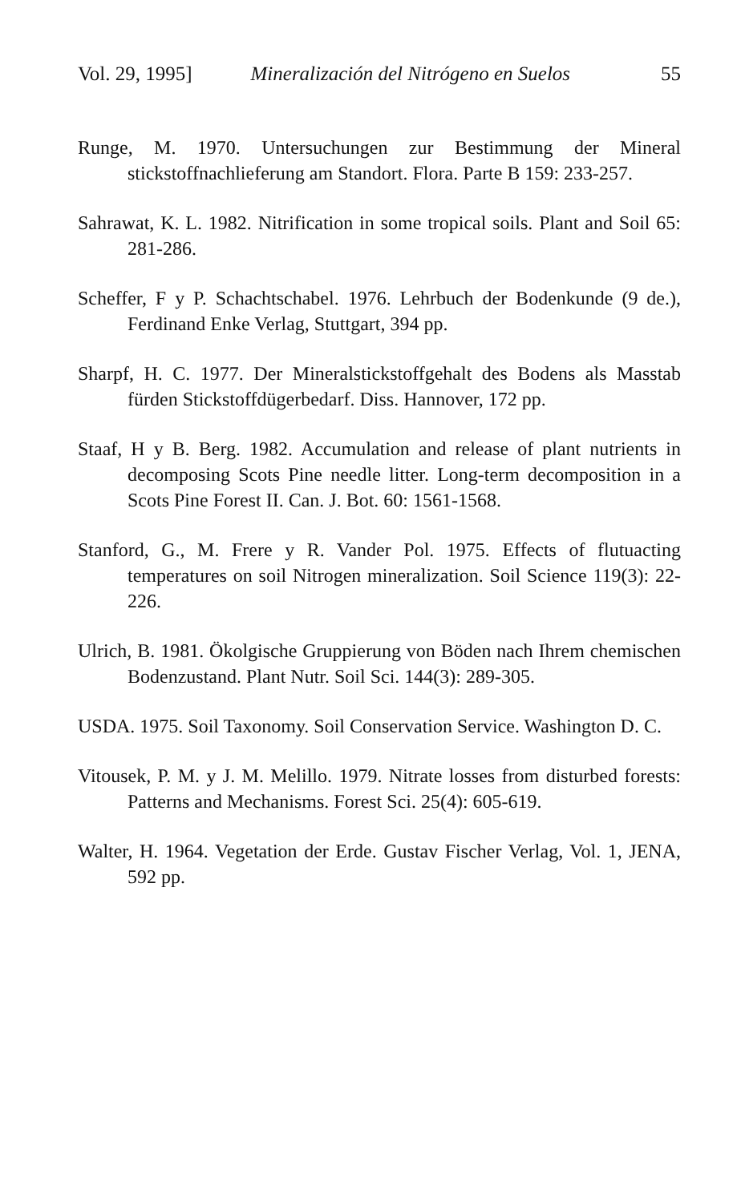Vol. 29, 1995] Mineralización del Nitrógeno en Suelos 55
Runge, M. 1970. Untersuchungen zur Bestimmung der Mineral stickstoffnachlieferung am Standort. Flora. Parte B 159: 233-257.
Sahrawat, K. L. 1982. Nitrification in some tropical soils. Plant and Soil 65: 281-286.
Scheffer, F y P. Schachtschabel. 1976. Lehrbuch der Bodenkunde (9 de.), Ferdinand Enke Verlag, Stuttgart, 394 pp.
Sharpf, H. C. 1977. Der Mineralstickstoffgehalt des Bodens als Masstab fürden Stickstoffdügerbedarf. Diss. Hannover, 172 pp.
Staaf, H y B. Berg. 1982. Accumulation and release of plant nutrients in decomposing Scots Pine needle litter. Long-term decomposition in a Scots Pine Forest II. Can. J. Bot. 60: 1561-1568.
Stanford, G., M. Frere y R. Vander Pol. 1975. Effects of flutuacting temperatures on soil Nitrogen mineralization. Soil Science 119(3): 22-226.
Ulrich, B. 1981. Ökolgische Gruppierung von Böden nach Ihrem chemischen Bodenzustand. Plant Nutr. Soil Sci. 144(3): 289-305.
USDA. 1975. Soil Taxonomy. Soil Conservation Service. Washington D. C.
Vitousek, P. M. y J. M. Melillo. 1979. Nitrate losses from disturbed forests: Patterns and Mechanisms. Forest Sci. 25(4): 605-619.
Walter, H. 1964. Vegetation der Erde. Gustav Fischer Verlag, Vol. 1, JENA, 592 pp.